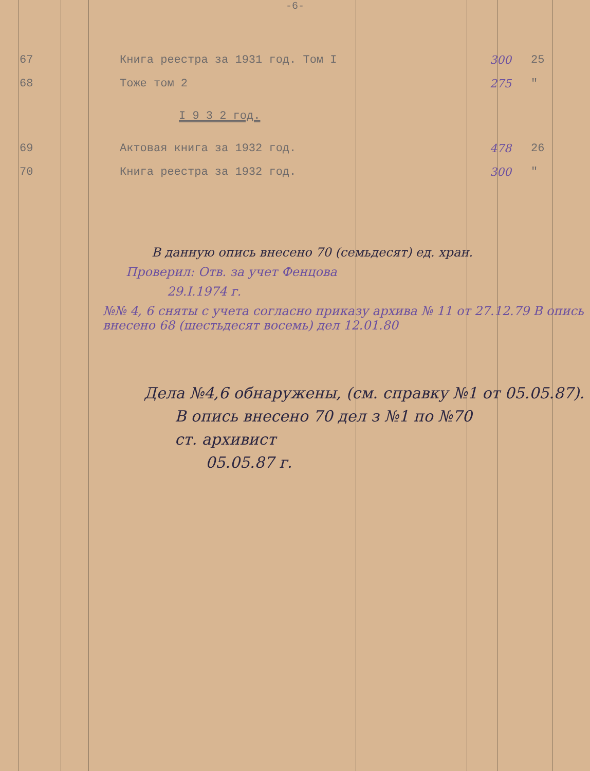-6-
| 67 | Книга реестра за 1931 год. Том I | 300 | 25 |
| 68 | Тоже том 2 | 275 | " |
| | I 9 3 2 год. | | |
| 69 | Актовая книга за 1932 год. | 478 | 26 |
| 70 | Книга реестра за 1932 год. | 300 | " |
В данную опись внесено 70 (семьдесят) ед. хран.
Проверил: Отв. за учет Фенцова
29.I.1974 г.
№№ 4, 6 сняты с учета согласно приказу архива № 11 от 27.12.79 В опись внесено 68 (шестьдесят восемь) дел 12.01.80
Дела №4,6 обнаружены, (см. справку №1 от 05.05.87).
В опись внесено 70 дел з №1 по №70
ст. архивист
05.05.87 г.